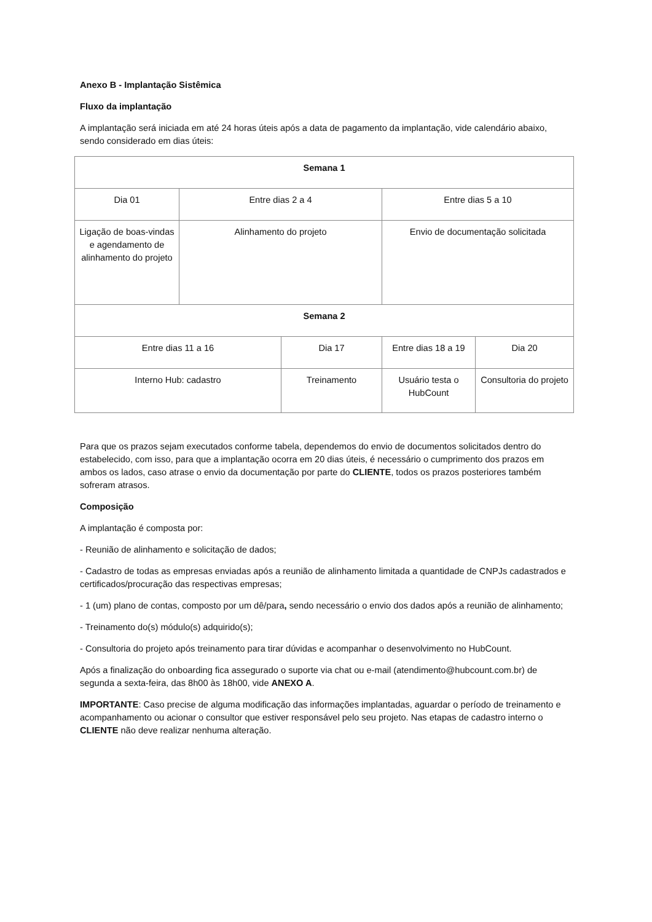Anexo B - Implantação Sistêmica
Fluxo da implantação
A implantação será iniciada em até 24 horas úteis após a data de pagamento da implantação, vide calendário abaixo, sendo considerado em dias úteis:
| Semana 1 | | | | |
| Dia 01 | Entre dias 2 a 4 | | Entre dias 5 a 10 | |
| Ligação de boas-vindas e agendamento de alinhamento do projeto | Alinhamento do projeto | | Envio de documentação solicitada | |
| Semana 2 | | | | |
| Entre dias 11 a 16 | | Dia 17 | Entre dias 18 a 19 | Dia 20 |
| Interno Hub: cadastro | | Treinamento | Usuário testa o HubCount | Consultoria do projeto |
Para que os prazos sejam executados conforme tabela, dependemos do envio de documentos solicitados dentro do estabelecido, com isso, para que a implantação ocorra em 20 dias úteis, é necessário o cumprimento dos prazos em ambos os lados, caso atrase o envio da documentação por parte do CLIENTE, todos os prazos posteriores também sofreram atrasos.
Composição
A implantação é composta por:
- Reunião de alinhamento e solicitação de dados;
- Cadastro de todas as empresas enviadas após a reunião de alinhamento limitada a quantidade de CNPJs cadastrados e certificados/procuração das respectivas empresas;
- 1 (um) plano de contas, composto por um dê/para, sendo necessário o envio dos dados após a reunião de alinhamento;
- Treinamento do(s) módulo(s) adquirido(s);
- Consultoria do projeto após treinamento para tirar dúvidas e acompanhar o desenvolvimento no HubCount.
Após a finalização do onboarding fica assegurado o suporte via chat ou e-mail (atendimento@hubcount.com.br) de segunda a sexta-feira, das 8h00 às 18h00, vide ANEXO A.
IMPORTANTE: Caso precise de alguma modificação das informações implantadas, aguardar o período de treinamento e acompanhamento ou acionar o consultor que estiver responsável pelo seu projeto. Nas etapas de cadastro interno o CLIENTE não deve realizar nenhuma alteração.